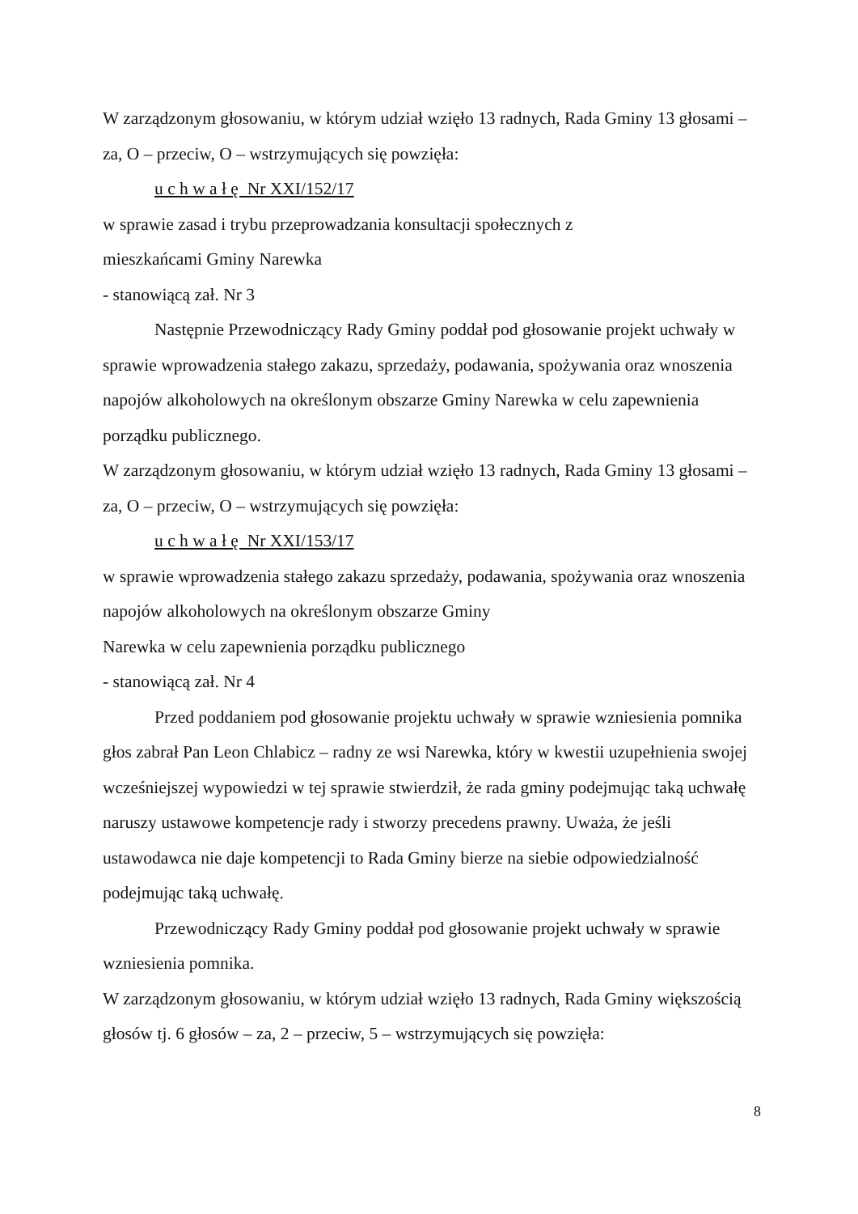W zarządzonym głosowaniu, w którym udział wzięło 13 radnych, Rada Gminy 13 głosami – za, O – przeciw, O – wstrzymujących się powzięła:
u c h w a ł ę Nr XXI/152/17
w sprawie zasad i trybu przeprowadzania konsultacji społecznych z
mieszkańcami Gminy Narewka
- stanowiącą zał. Nr 3
Następnie Przewodniczący Rady Gminy poddał pod głosowanie projekt uchwały w sprawie wprowadzenia stałego zakazu, sprzedaży, podawania, spożywania oraz wnoszenia napojów alkoholowych na określonym obszarze Gminy Narewka w celu zapewnienia porządku publicznego.
W zarządzonym głosowaniu, w którym udział wzięło 13 radnych, Rada Gminy 13 głosami – za, O – przeciw, O – wstrzymujących się powzięła:
u c h w a ł ę Nr XXI/153/17
w sprawie wprowadzenia stałego zakazu sprzedaży, podawania, spożywania oraz wnoszenia napojów alkoholowych na określonym obszarze Gminy
Narewka w celu zapewnienia porządku publicznego
- stanowiącą zał. Nr 4
Przed poddaniem pod głosowanie projektu uchwały w sprawie wzniesienia pomnika głos zabrał Pan Leon Chlabicz – radny ze wsi Narewka, który w kwestii uzupełnienia swojej wcześniejszej wypowiedzi w tej sprawie stwierdził, że rada gminy podejmując taką uchwałę naruszy ustawowe kompetencje rady i stworzy precedens prawny. Uważa, że jeśli ustawodawca nie daje kompetencji to Rada Gminy bierze na siebie odpowiedzialność podejmując taką uchwałę.
Przewodniczący Rady Gminy poddał pod głosowanie projekt uchwały w sprawie wzniesienia pomnika.
W zarządzonym głosowaniu, w którym udział wzięło 13 radnych, Rada Gminy większością głosów tj. 6 głosów – za, 2 – przeciw, 5 – wstrzymujących się powzięła:
8